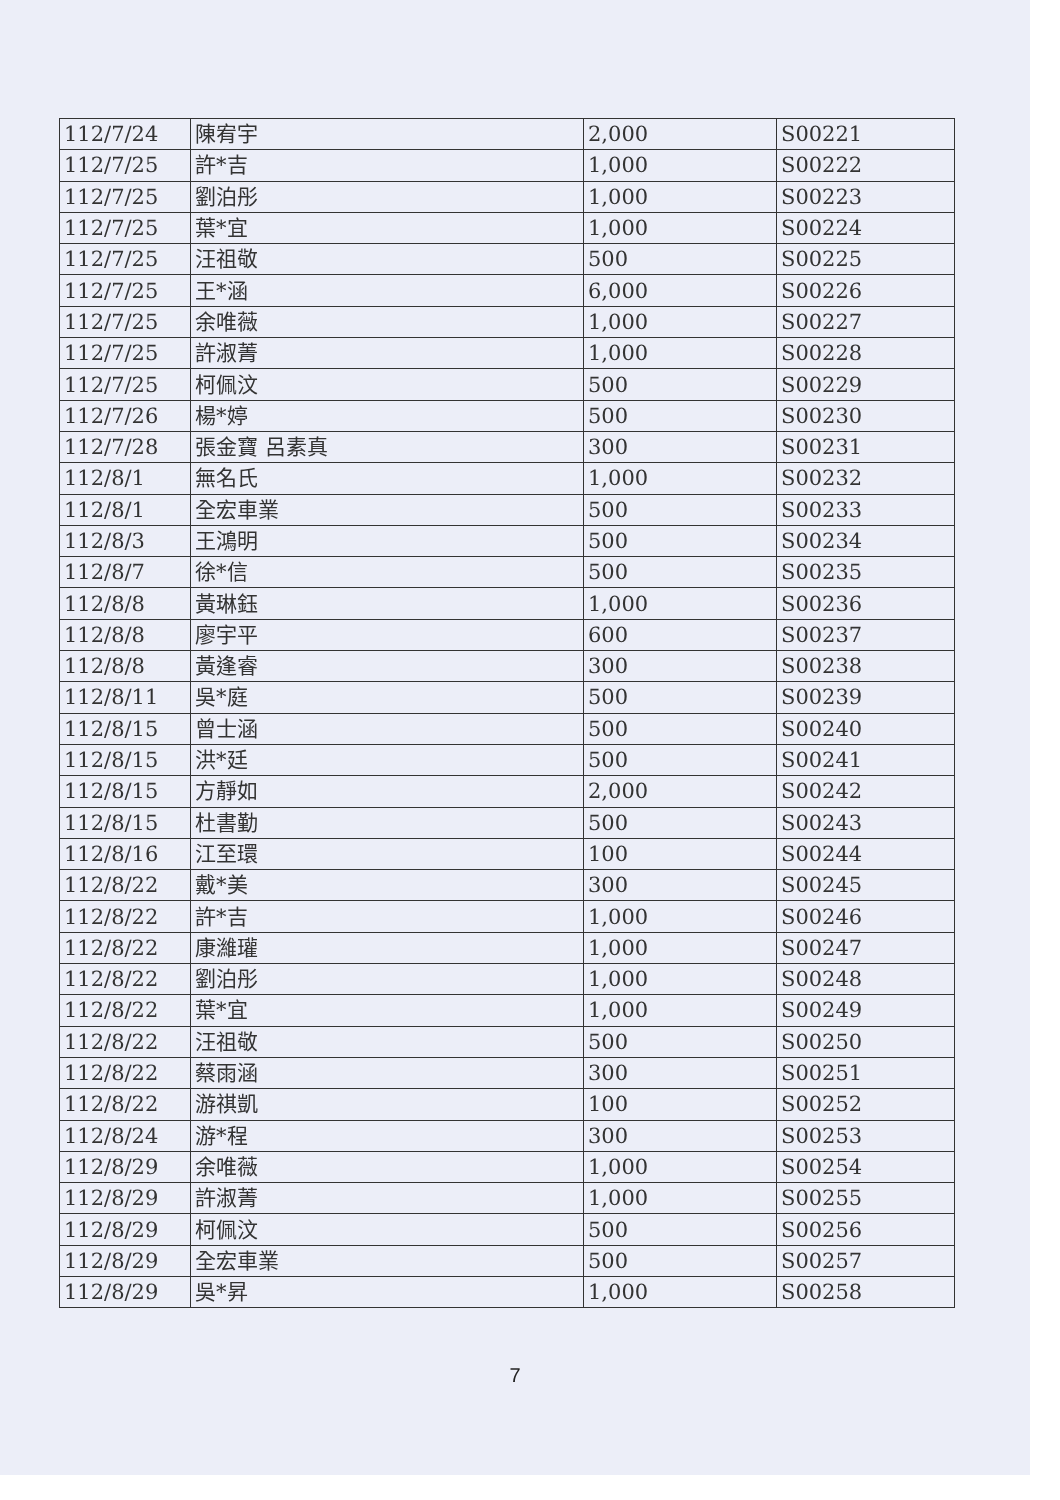| 112/7/24 | 陳宥宇 | 2,000 | S00221 |
| 112/7/25 | 許*吉 | 1,000 | S00222 |
| 112/7/25 | 劉泊彤 | 1,000 | S00223 |
| 112/7/25 | 葉*宜 | 1,000 | S00224 |
| 112/7/25 | 汪祖敬 | 500 | S00225 |
| 112/7/25 | 王*涵 | 6,000 | S00226 |
| 112/7/25 | 余唯薇 | 1,000 | S00227 |
| 112/7/25 | 許淑菁 | 1,000 | S00228 |
| 112/7/25 | 柯佩汶 | 500 | S00229 |
| 112/7/26 | 楊*婷 | 500 | S00230 |
| 112/7/28 | 張金寶 呂素真 | 300 | S00231 |
| 112/8/1 | 無名氏 | 1,000 | S00232 |
| 112/8/1 | 全宏車業 | 500 | S00233 |
| 112/8/3 | 王鴻明 | 500 | S00234 |
| 112/8/7 | 徐*信 | 500 | S00235 |
| 112/8/8 | 黃琳鈺 | 1,000 | S00236 |
| 112/8/8 | 廖宇平 | 600 | S00237 |
| 112/8/8 | 黃逢睿 | 300 | S00238 |
| 112/8/11 | 吳*庭 | 500 | S00239 |
| 112/8/15 | 曾士涵 | 500 | S00240 |
| 112/8/15 | 洪*廷 | 500 | S00241 |
| 112/8/15 | 方靜如 | 2,000 | S00242 |
| 112/8/15 | 杜書勤 | 500 | S00243 |
| 112/8/16 | 江至環 | 100 | S00244 |
| 112/8/22 | 戴*美 | 300 | S00245 |
| 112/8/22 | 許*吉 | 1,000 | S00246 |
| 112/8/22 | 康濰瓘 | 1,000 | S00247 |
| 112/8/22 | 劉泊彤 | 1,000 | S00248 |
| 112/8/22 | 葉*宜 | 1,000 | S00249 |
| 112/8/22 | 汪祖敬 | 500 | S00250 |
| 112/8/22 | 蔡雨涵 | 300 | S00251 |
| 112/8/22 | 游祺凱 | 100 | S00252 |
| 112/8/24 | 游*程 | 300 | S00253 |
| 112/8/29 | 余唯薇 | 1,000 | S00254 |
| 112/8/29 | 許淑菁 | 1,000 | S00255 |
| 112/8/29 | 柯佩汶 | 500 | S00256 |
| 112/8/29 | 全宏車業 | 500 | S00257 |
| 112/8/29 | 吳*昇 | 1,000 | S00258 |
7